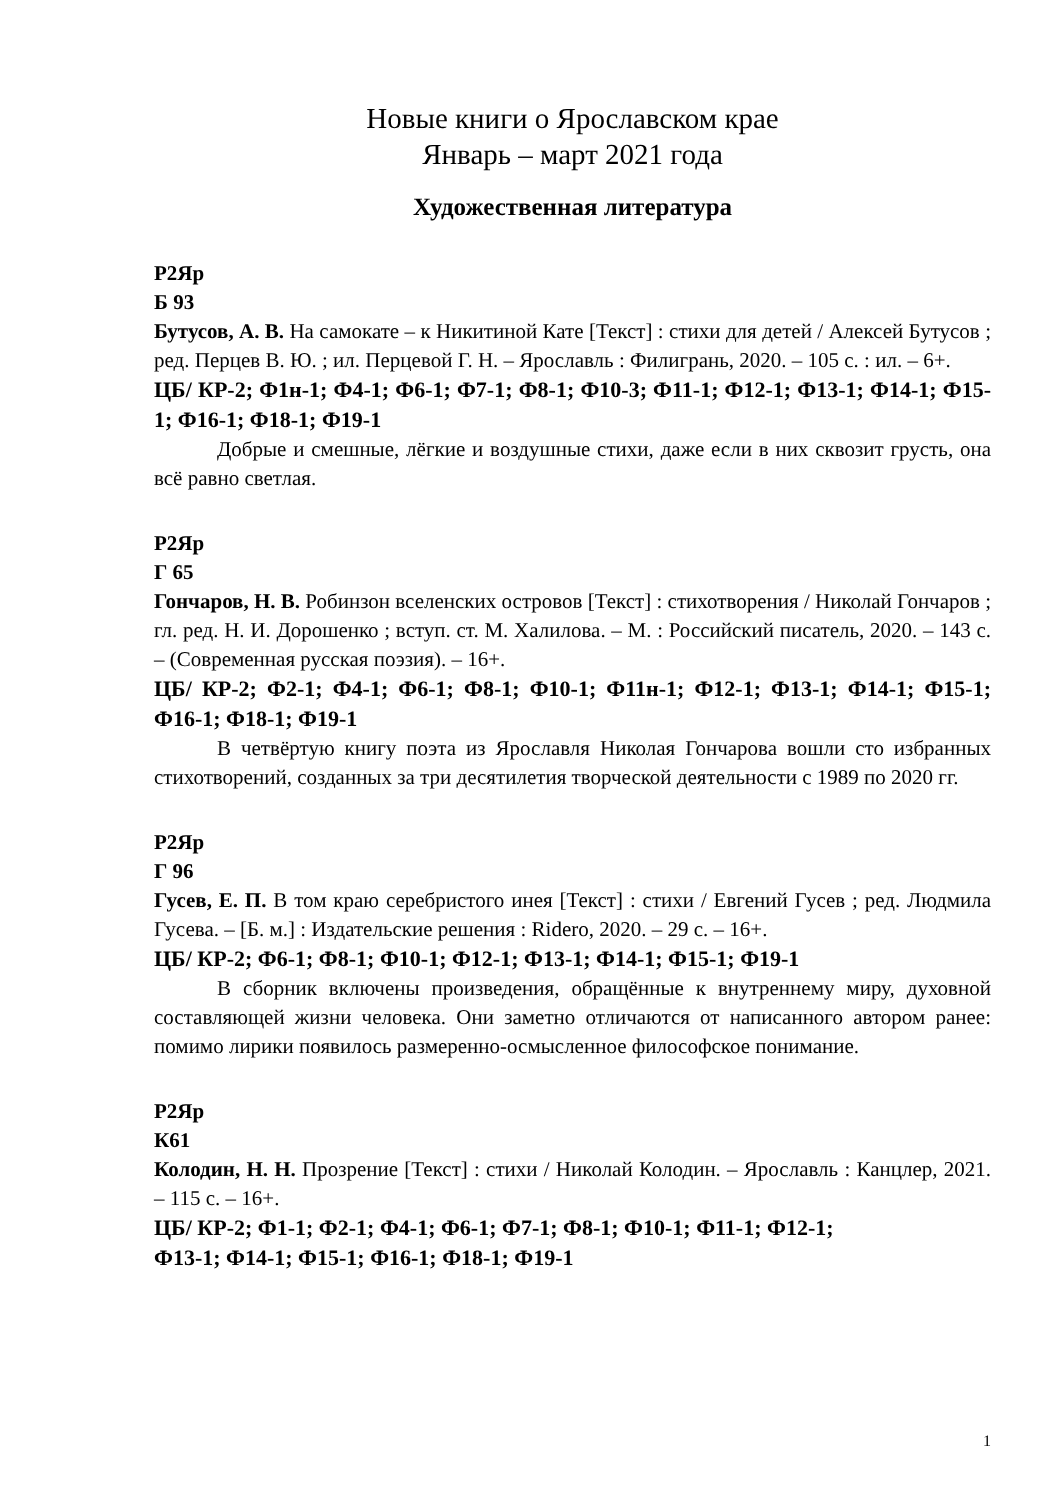Новые книги о Ярославском крае
Январь – март 2021 года
Художественная литература
Р2Яр
Б 93
Бутусов, А. В. На самокате – к Никитиной Кате [Текст] : стихи для детей / Алексей Бутусов ; ред. Перцев В. Ю. ; ил. Перцевой Г. Н. – Ярославль : Филигрань, 2020. – 105 с. : ил. – 6+.
ЦБ/ КР-2; Ф1н-1; Ф4-1; Ф6-1; Ф7-1; Ф8-1; Ф10-3; Ф11-1; Ф12-1; Ф13-1; Ф14-1; Ф15-1; Ф16-1; Ф18-1; Ф19-1
Добрые и смешные, лёгкие и воздушные стихи, даже если в них сквозит грусть, она всё равно светлая.
Р2Яр
Г 65
Гончаров, Н. В. Робинзон вселенских островов [Текст] : стихотворения / Николай Гончаров ; гл. ред. Н. И. Дорошенко ; вступ. ст. М. Халилова. – М. : Российский писатель, 2020. – 143 с. – (Современная русская поэзия). – 16+.
ЦБ/ КР-2; Ф2-1; Ф4-1; Ф6-1; Ф8-1; Ф10-1; Ф11н-1; Ф12-1; Ф13-1; Ф14-1; Ф15-1; Ф16-1; Ф18-1; Ф19-1
В четвёртую книгу поэта из Ярославля Николая Гончарова вошли сто избранных стихотворений, созданных за три десятилетия творческой деятельности с 1989 по 2020 гг.
Р2Яр
Г 96
Гусев, Е. П. В том краю серебристого инея [Текст] : стихи / Евгений Гусев ; ред. Людмила Гусева. – [Б. м.] : Издательские решения : Ridero, 2020. – 29 с. – 16+.
ЦБ/ КР-2; Ф6-1; Ф8-1; Ф10-1; Ф12-1; Ф13-1; Ф14-1; Ф15-1; Ф19-1
В сборник включены произведения, обращённые к внутреннему миру, духовной составляющей жизни человека. Они заметно отличаются от написанного автором ранее: помимо лирики появилось размеренно-осмысленное философское понимание.
Р2Яр
К61
Колодин, Н. Н. Прозрение [Текст] : стихи / Николай Колодин. – Ярославль : Канцлер, 2021. – 115 с. – 16+.
ЦБ/ КР-2; Ф1-1; Ф2-1; Ф4-1; Ф6-1; Ф7-1; Ф8-1; Ф10-1; Ф11-1; Ф12-1;
Ф13-1; Ф14-1; Ф15-1; Ф16-1; Ф18-1; Ф19-1
1